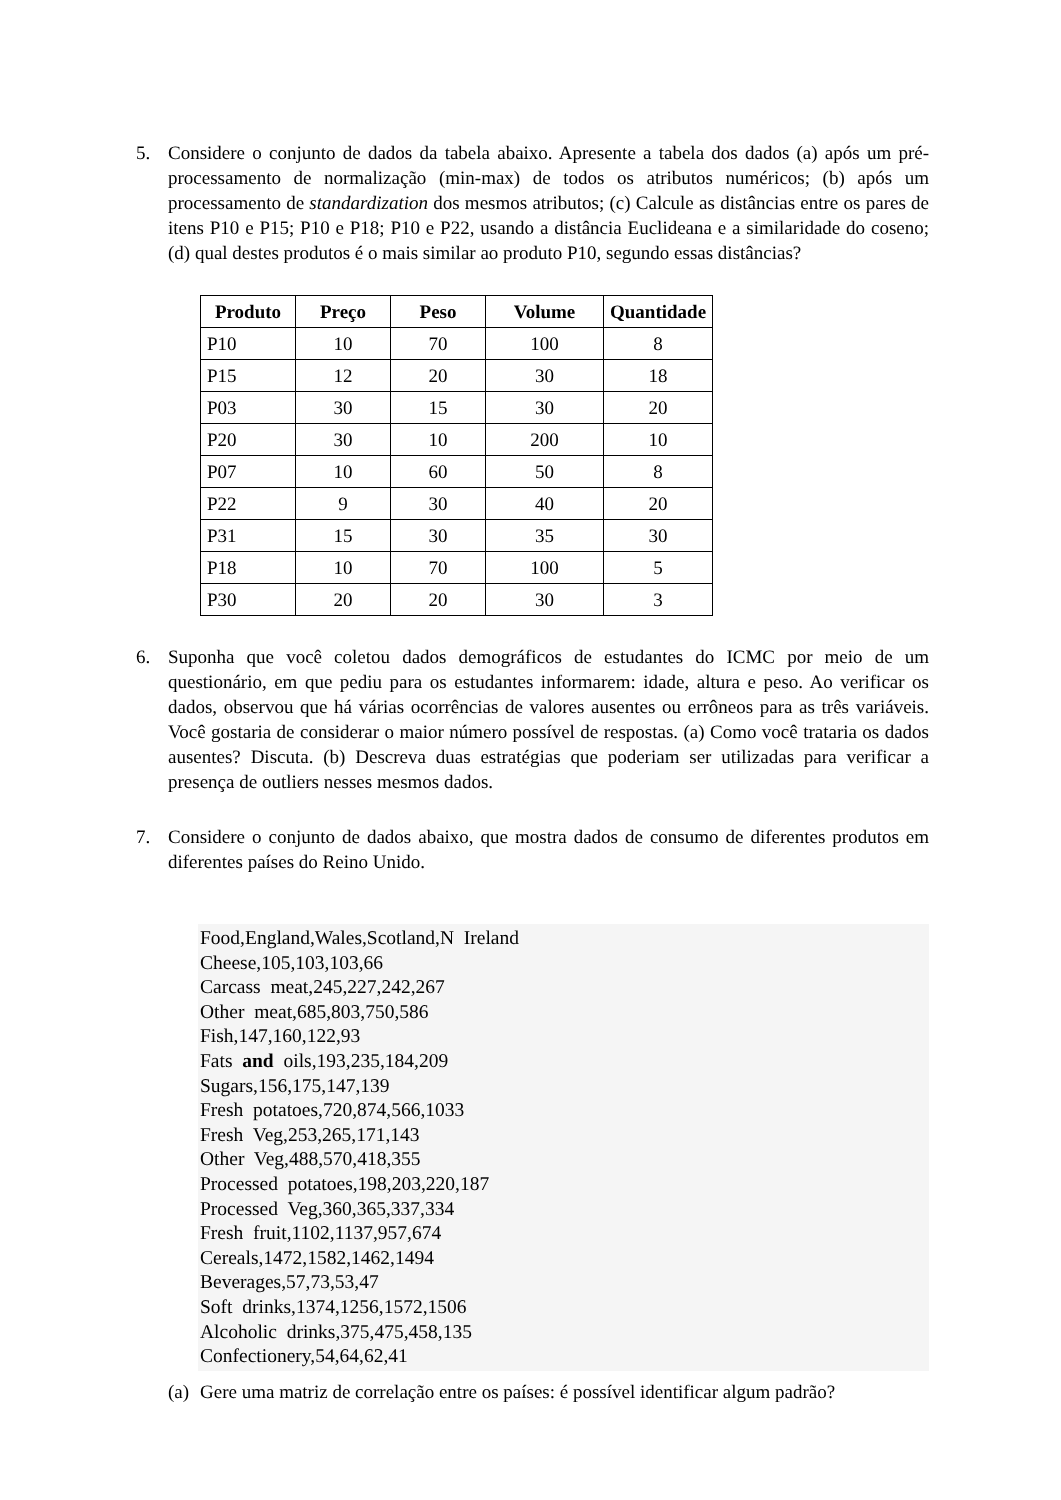5. Considere o conjunto de dados da tabela abaixo. Apresente a tabela dos dados (a) após um pré-processamento de normalização (min-max) de todos os atributos numéricos; (b) após um processamento de standardization dos mesmos atributos; (c) Calcule as distâncias entre os pares de itens P10 e P15; P10 e P18; P10 e P22, usando a distância Euclideana e a similaridade do coseno; (d) qual destes produtos é o mais similar ao produto P10, segundo essas distâncias?
| Produto | Preço | Peso | Volume | Quantidade |
| --- | --- | --- | --- | --- |
| P10 | 10 | 70 | 100 | 8 |
| P15 | 12 | 20 | 30 | 18 |
| P03 | 30 | 15 | 30 | 20 |
| P20 | 30 | 10 | 200 | 10 |
| P07 | 10 | 60 | 50 | 8 |
| P22 | 9 | 30 | 40 | 20 |
| P31 | 15 | 30 | 35 | 30 |
| P18 | 10 | 70 | 100 | 5 |
| P30 | 20 | 20 | 30 | 3 |
6. Suponha que você coletou dados demográficos de estudantes do ICMC por meio de um questionário, em que pediu para os estudantes informarem: idade, altura e peso. Ao verificar os dados, observou que há várias ocorrências de valores ausentes ou errôneos para as três variáveis. Você gostaria de considerar o maior número possível de respostas. (a) Como você trataria os dados ausentes? Discuta. (b) Descreva duas estratégias que poderiam ser utilizadas para verificar a presença de outliers nesses mesmos dados.
7. Considere o conjunto de dados abaixo, que mostra dados de consumo de diferentes produtos em diferentes países do Reino Unido.
Food,England,Wales,Scotland,N Ireland Cheese,105,103,103,66 Carcass meat,245,227,242,267 Other meat,685,803,750,586 Fish,147,160,122,93 Fats and oils,193,235,184,209 Sugars,156,175,147,139 Fresh potatoes,720,874,566,1033 Fresh Veg,253,265,171,143 Other Veg,488,570,418,355 Processed potatoes,198,203,220,187 Processed Veg,360,365,337,334 Fresh fruit,1102,1137,957,674 Cereals,1472,1582,1462,1494 Beverages,57,73,53,47 Soft drinks,1374,1256,1572,1506 Alcoholic drinks,375,475,458,135 Confectionery,54,64,62,41
(a) Gere uma matriz de correlação entre os países: é possível identificar algum padrão?